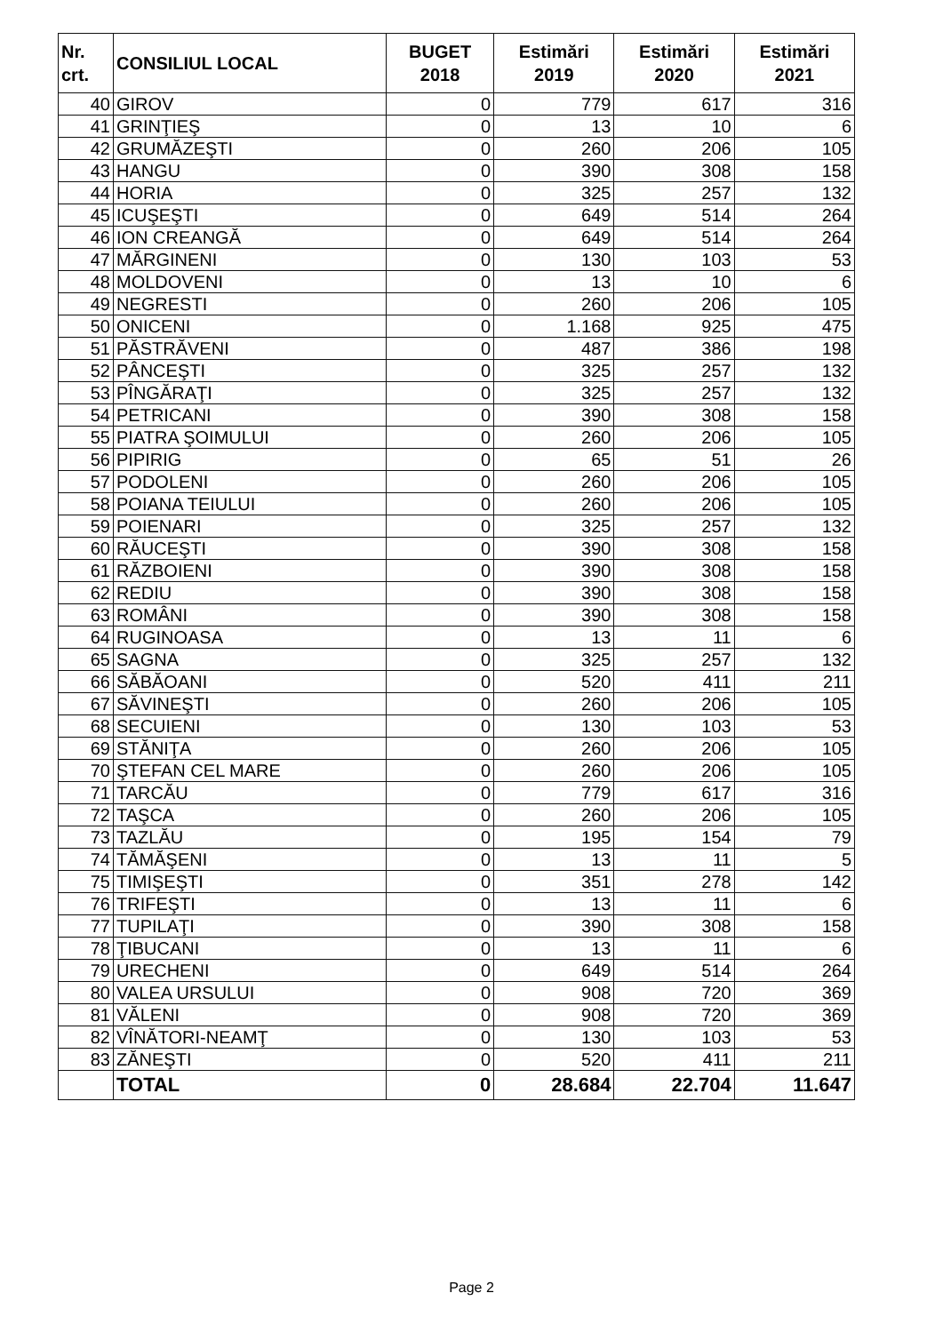| Nr. crt. | CONSILIUL LOCAL | BUGET 2018 | Estimări 2019 | Estimări 2020 | Estimări 2021 |
| --- | --- | --- | --- | --- | --- |
| 40 | GIROV | 0 | 779 | 617 | 316 |
| 41 | GRINŢIEŞ | 0 | 13 | 10 | 6 |
| 42 | GRUMĂZEŞTI | 0 | 260 | 206 | 105 |
| 43 | HANGU | 0 | 390 | 308 | 158 |
| 44 | HORIA | 0 | 325 | 257 | 132 |
| 45 | ICUŞEŞTI | 0 | 649 | 514 | 264 |
| 46 | ION CREANGĂ | 0 | 649 | 514 | 264 |
| 47 | MĂRGINENI | 0 | 130 | 103 | 53 |
| 48 | MOLDOVENI | 0 | 13 | 10 | 6 |
| 49 | NEGRESTI | 0 | 260 | 206 | 105 |
| 50 | ONICENI | 0 | 1.168 | 925 | 475 |
| 51 | PĂSTRĂVENI | 0 | 487 | 386 | 198 |
| 52 | PÂNCEŞTI | 0 | 325 | 257 | 132 |
| 53 | PÎNGĂRAŢI | 0 | 325 | 257 | 132 |
| 54 | PETRICANI | 0 | 390 | 308 | 158 |
| 55 | PIATRA ŞOIMULUI | 0 | 260 | 206 | 105 |
| 56 | PIPIRIG | 0 | 65 | 51 | 26 |
| 57 | PODOLENI | 0 | 260 | 206 | 105 |
| 58 | POIANA TEIULUI | 0 | 260 | 206 | 105 |
| 59 | POIENARI | 0 | 325 | 257 | 132 |
| 60 | RĂUCEŞTI | 0 | 390 | 308 | 158 |
| 61 | RĂZBOIENI | 0 | 390 | 308 | 158 |
| 62 | REDIU | 0 | 390 | 308 | 158 |
| 63 | ROMÂNI | 0 | 390 | 308 | 158 |
| 64 | RUGINOASA | 0 | 13 | 11 | 6 |
| 65 | SAGNA | 0 | 325 | 257 | 132 |
| 66 | SĂBĂOANI | 0 | 520 | 411 | 211 |
| 67 | SĂVINEŞTI | 0 | 260 | 206 | 105 |
| 68 | SECUIENI | 0 | 130 | 103 | 53 |
| 69 | STĂNIŢA | 0 | 260 | 206 | 105 |
| 70 | ŞTEFAN CEL MARE | 0 | 260 | 206 | 105 |
| 71 | TARCĂU | 0 | 779 | 617 | 316 |
| 72 | TAŞCA | 0 | 260 | 206 | 105 |
| 73 | TAZLĂU | 0 | 195 | 154 | 79 |
| 74 | TĂMĂŞENI | 0 | 13 | 11 | 5 |
| 75 | TIMIŞEŞTI | 0 | 351 | 278 | 142 |
| 76 | TRIFEŞTI | 0 | 13 | 11 | 6 |
| 77 | TUPILAŢI | 0 | 390 | 308 | 158 |
| 78 | ŢIBUCANI | 0 | 13 | 11 | 6 |
| 79 | URECHENI | 0 | 649 | 514 | 264 |
| 80 | VALEA URSULUI | 0 | 908 | 720 | 369 |
| 81 | VĂLENI | 0 | 908 | 720 | 369 |
| 82 | VÎNĂTORI-NEAMŢ | 0 | 130 | 103 | 53 |
| 83 | ZĂNEŞTI | 0 | 520 | 411 | 211 |
| | TOTAL | 0 | 28.684 | 22.704 | 11.647 |
Page 2